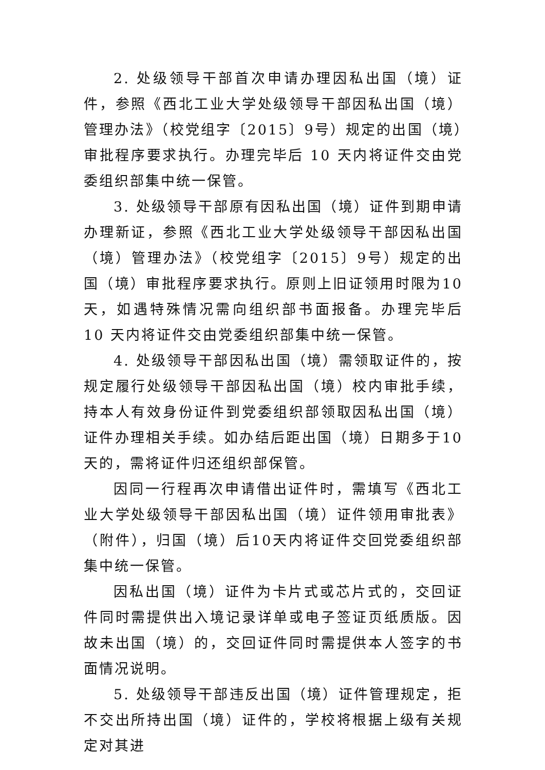2. 处级领导干部首次申请办理因私出国（境）证件，参照《西北工业大学处级领导干部因私出国（境）管理办法》（校党组字〔2015〕9号）规定的出国（境）审批程序要求执行。办理完毕后 10 天内将证件交由党委组织部集中统一保管。
3. 处级领导干部原有因私出国（境）证件到期申请办理新证，参照《西北工业大学处级领导干部因私出国（境）管理办法》（校党组字〔2015〕9号）规定的出国（境）审批程序要求执行。原则上旧证领用时限为10天，如遇特殊情况需向组织部书面报备。办理完毕后 10 天内将证件交由党委组织部集中统一保管。
4. 处级领导干部因私出国（境）需领取证件的，按规定履行处级领导干部因私出国（境）校内审批手续，持本人有效身份证件到党委组织部领取因私出国（境）证件办理相关手续。如办结后距出国（境）日期多于10天的，需将证件归还组织部保管。
因同一行程再次申请借出证件时，需填写《西北工业大学处级领导干部因私出国（境）证件领用审批表》（附件），归国（境）后10天内将证件交回党委组织部集中统一保管。
因私出国（境）证件为卡片式或芯片式的，交回证件同时需提供出入境记录详单或电子签证页纸质版。因故未出国（境）的，交回证件同时需提供本人签字的书面情况说明。
5. 处级领导干部违反出国（境）证件管理规定，拒不交出所持出国（境）证件的，学校将根据上级有关规定对其进